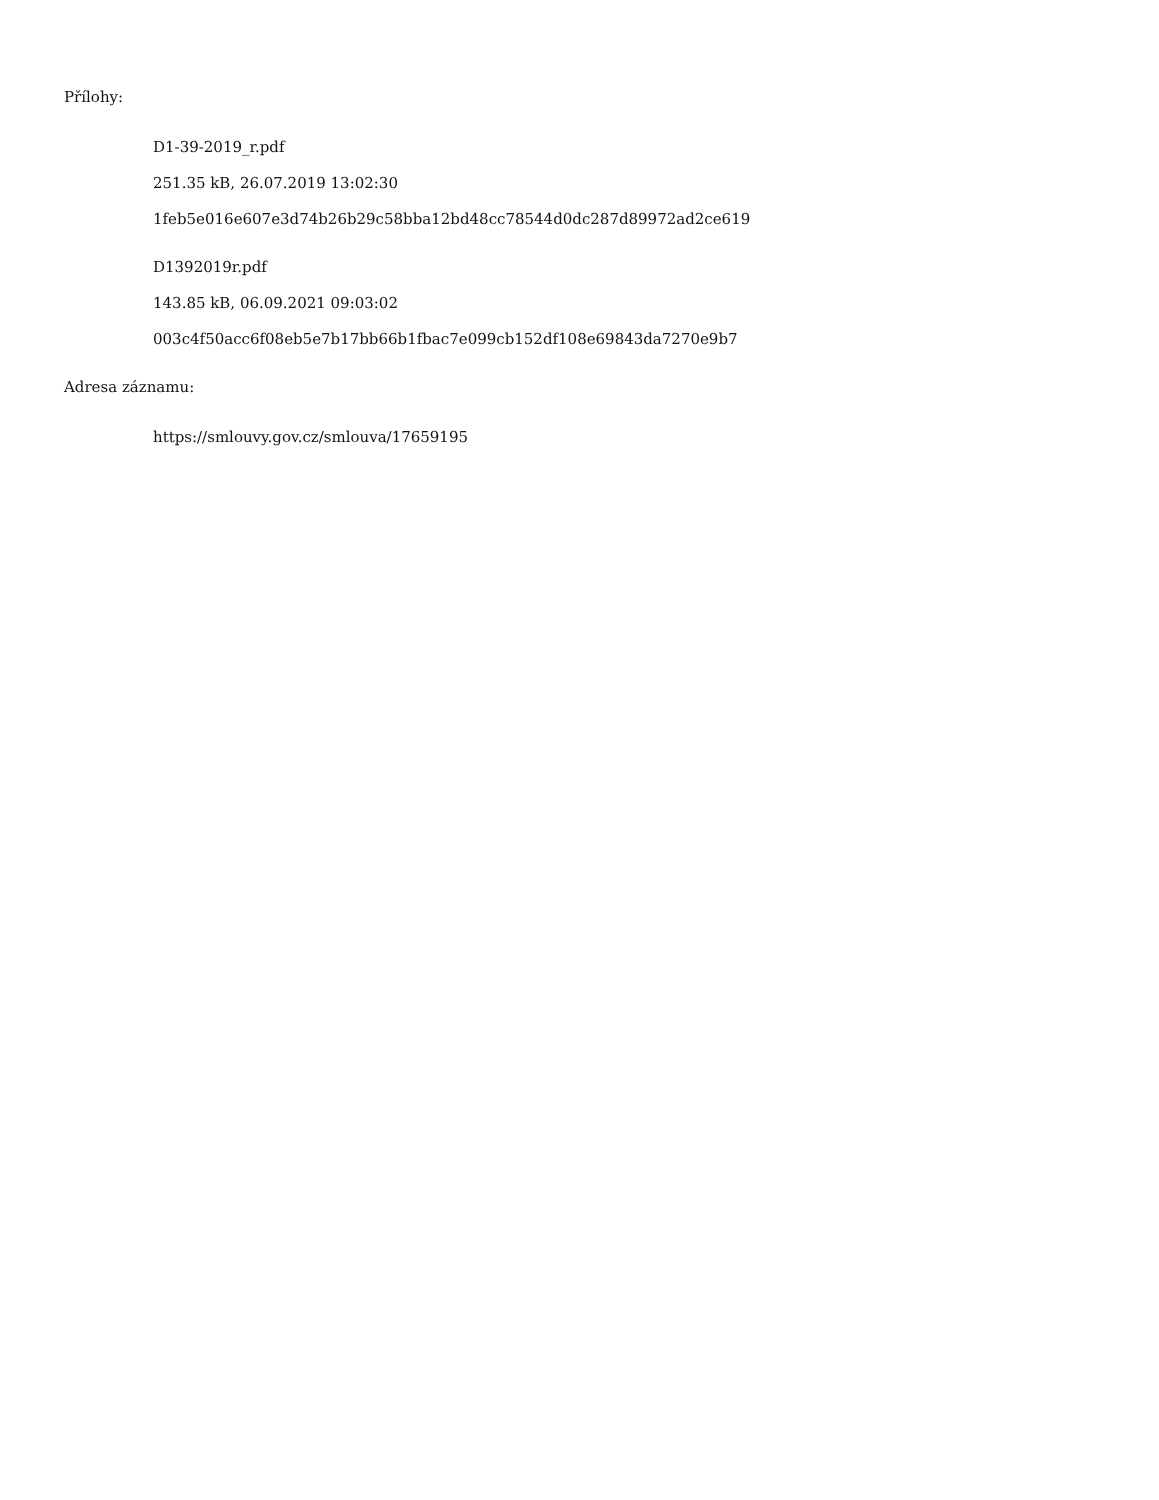Přílohy:
D1-39-2019_r.pdf
251.35 kB, 26.07.2019 13:02:30
1feb5e016e607e3d74b26b29c58bba12bd48cc78544d0dc287d89972ad2ce619
D1392019r.pdf
143.85 kB, 06.09.2021 09:03:02
003c4f50acc6f08eb5e7b17bb66b1fbac7e099cb152df108e69843da7270e9b7
Adresa záznamu:
https://smlouvy.gov.cz/smlouva/17659195